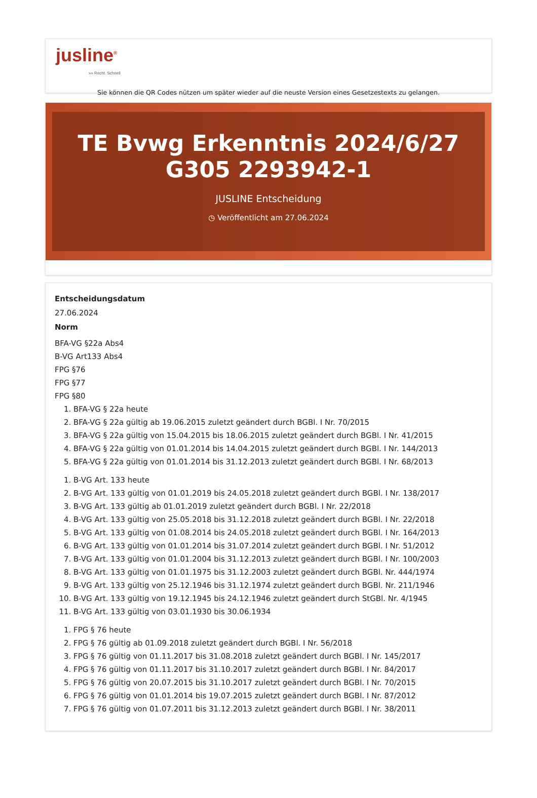jusline<sup>®</sup>
»» Recht. Schnell
Sie können die QR Codes nützen um später wieder auf die neuste Version eines Gesetzestexts zu gelangen.
TE Bvwg Erkenntnis 2024/6/27 G305 2293942-1
JUSLINE Entscheidung
◷ Veröffentlicht am 27.06.2024
Entscheidungsdatum
27.06.2024
Norm
BFA-VG §22a Abs4
B-VG Art133 Abs4
FPG §76
FPG §77
FPG §80
1. BFA-VG § 22a heute
2. BFA-VG § 22a gültig ab 19.06.2015 zuletzt geändert durch BGBl. I Nr. 70/2015
3. BFA-VG § 22a gültig von 15.04.2015 bis 18.06.2015 zuletzt geändert durch BGBl. I Nr. 41/2015
4. BFA-VG § 22a gültig von 01.01.2014 bis 14.04.2015 zuletzt geändert durch BGBl. I Nr. 144/2013
5. BFA-VG § 22a gültig von 01.01.2014 bis 31.12.2013 zuletzt geändert durch BGBl. I Nr. 68/2013
1. B-VG Art. 133 heute
2. B-VG Art. 133 gültig von 01.01.2019 bis 24.05.2018 zuletzt geändert durch BGBl. I Nr. 138/2017
3. B-VG Art. 133 gültig ab 01.01.2019 zuletzt geändert durch BGBl. I Nr. 22/2018
4. B-VG Art. 133 gültig von 25.05.2018 bis 31.12.2018 zuletzt geändert durch BGBl. I Nr. 22/2018
5. B-VG Art. 133 gültig von 01.08.2014 bis 24.05.2018 zuletzt geändert durch BGBl. I Nr. 164/2013
6. B-VG Art. 133 gültig von 01.01.2014 bis 31.07.2014 zuletzt geändert durch BGBl. I Nr. 51/2012
7. B-VG Art. 133 gültig von 01.01.2004 bis 31.12.2013 zuletzt geändert durch BGBl. I Nr. 100/2003
8. B-VG Art. 133 gültig von 01.01.1975 bis 31.12.2003 zuletzt geändert durch BGBl. Nr. 444/1974
9. B-VG Art. 133 gültig von 25.12.1946 bis 31.12.1974 zuletzt geändert durch BGBl. Nr. 211/1946
10. B-VG Art. 133 gültig von 19.12.1945 bis 24.12.1946 zuletzt geändert durch StGBl. Nr. 4/1945
11. B-VG Art. 133 gültig von 03.01.1930 bis 30.06.1934
1. FPG § 76 heute
2. FPG § 76 gültig ab 01.09.2018 zuletzt geändert durch BGBl. I Nr. 56/2018
3. FPG § 76 gültig von 01.11.2017 bis 31.08.2018 zuletzt geändert durch BGBl. I Nr. 145/2017
4. FPG § 76 gültig von 01.11.2017 bis 31.10.2017 zuletzt geändert durch BGBl. I Nr. 84/2017
5. FPG § 76 gültig von 20.07.2015 bis 31.10.2017 zuletzt geändert durch BGBl. I Nr. 70/2015
6. FPG § 76 gültig von 01.01.2014 bis 19.07.2015 zuletzt geändert durch BGBl. I Nr. 87/2012
7. FPG § 76 gültig von 01.07.2011 bis 31.12.2013 zuletzt geändert durch BGBl. I Nr. 38/2011